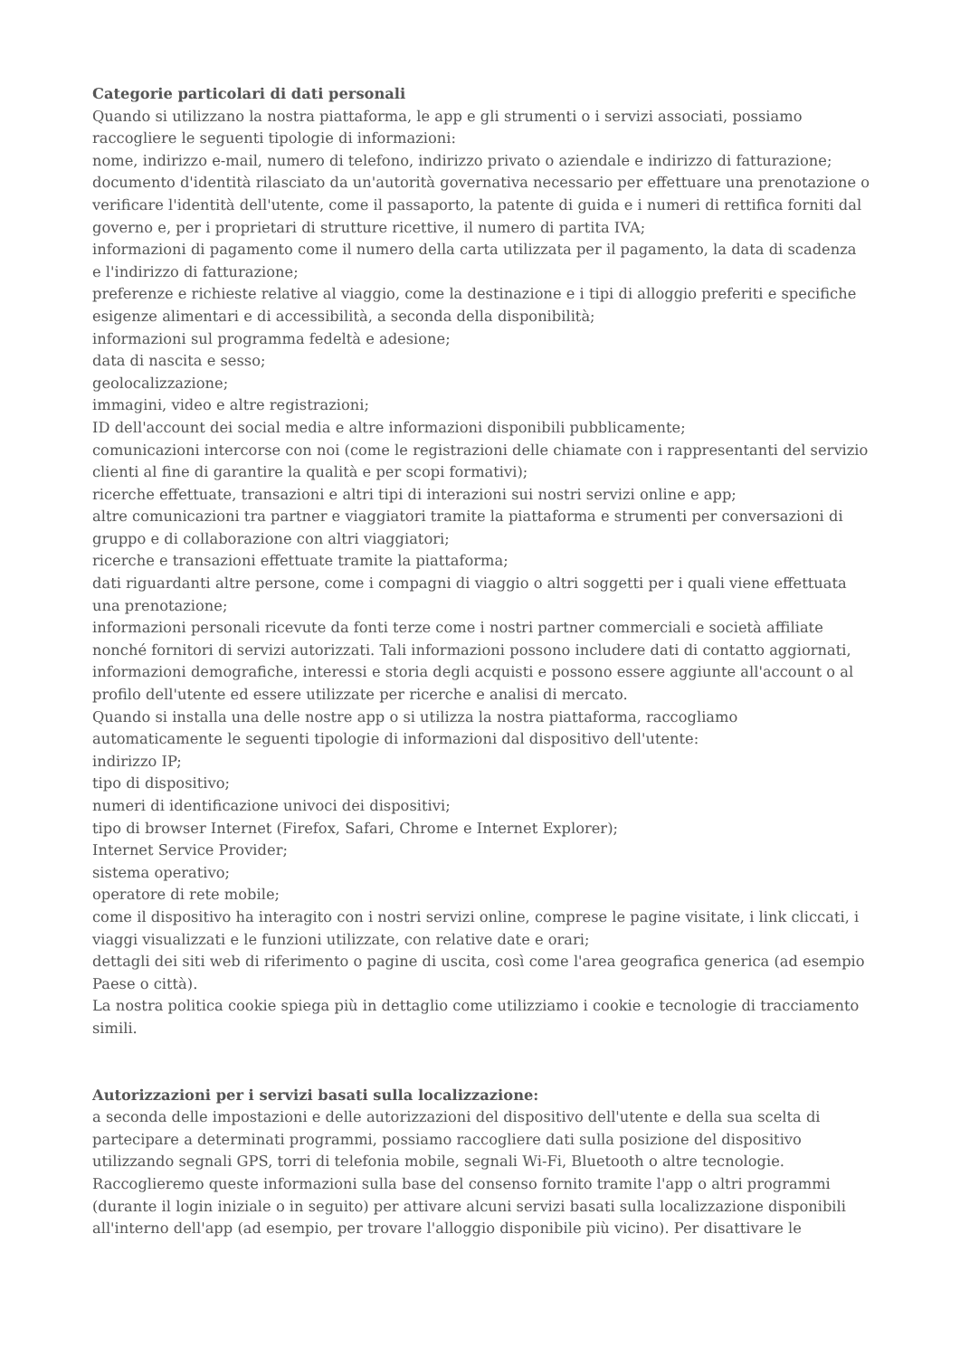Categorie particolari di dati personali
Quando si utilizzano la nostra piattaforma, le app e gli strumenti o i servizi associati, possiamo raccogliere le seguenti tipologie di informazioni:
nome, indirizzo e-mail, numero di telefono, indirizzo privato o aziendale e indirizzo di fatturazione;
documento d'identità rilasciato da un'autorità governativa necessario per effettuare una prenotazione o verificare l'identità dell'utente, come il passaporto, la patente di guida e i numeri di rettifica forniti dal governo e, per i proprietari di strutture ricettive, il numero di partita IVA;
informazioni di pagamento come il numero della carta utilizzata per il pagamento, la data di scadenza e l'indirizzo di fatturazione;
preferenze e richieste relative al viaggio, come la destinazione e i tipi di alloggio preferiti e specifiche esigenze alimentari e di accessibilità, a seconda della disponibilità;
informazioni sul programma fedeltà e adesione;
data di nascita e sesso;
geolocalizzazione;
immagini, video e altre registrazioni;
ID dell'account dei social media e altre informazioni disponibili pubblicamente;
comunicazioni intercorse con noi (come le registrazioni delle chiamate con i rappresentanti del servizio clienti al fine di garantire la qualità e per scopi formativi);
ricerche effettuate, transazioni e altri tipi di interazioni sui nostri servizi online e app;
altre comunicazioni tra partner e viaggiatori tramite la piattaforma e strumenti per conversazioni di gruppo e di collaborazione con altri viaggiatori;
ricerche e transazioni effettuate tramite la piattaforma;
dati riguardanti altre persone, come i compagni di viaggio o altri soggetti per i quali viene effettuata una prenotazione;
informazioni personali ricevute da fonti terze come i nostri partner commerciali e società affiliate nonché fornitori di servizi autorizzati. Tali informazioni possono includere dati di contatto aggiornati, informazioni demografiche, interessi e storia degli acquisti e possono essere aggiunte all'account o al profilo dell'utente ed essere utilizzate per ricerche e analisi di mercato.
Quando si installa una delle nostre app o si utilizza la nostra piattaforma, raccogliamo automaticamente le seguenti tipologie di informazioni dal dispositivo dell'utente:
indirizzo IP;
tipo di dispositivo;
numeri di identificazione univoci dei dispositivi;
tipo di browser Internet (Firefox, Safari, Chrome e Internet Explorer);
Internet Service Provider;
sistema operativo;
operatore di rete mobile;
come il dispositivo ha interagito con i nostri servizi online, comprese le pagine visitate, i link cliccati, i viaggi visualizzati e le funzioni utilizzate, con relative date e orari;
dettagli dei siti web di riferimento o pagine di uscita, così come l'area geografica generica (ad esempio Paese o città).
La nostra politica cookie spiega più in dettaglio come utilizziamo i cookie e tecnologie di tracciamento simili.
Autorizzazioni per i servizi basati sulla localizzazione:
a seconda delle impostazioni e delle autorizzazioni del dispositivo dell'utente e della sua scelta di partecipare a determinati programmi, possiamo raccogliere dati sulla posizione del dispositivo utilizzando segnali GPS, torri di telefonia mobile, segnali Wi-Fi, Bluetooth o altre tecnologie. Raccoglieremo queste informazioni sulla base del consenso fornito tramite l'app o altri programmi (durante il login iniziale o in seguito) per attivare alcuni servizi basati sulla localizzazione disponibili all'interno dell'app (ad esempio, per trovare l'alloggio disponibile più vicino). Per disattivare le